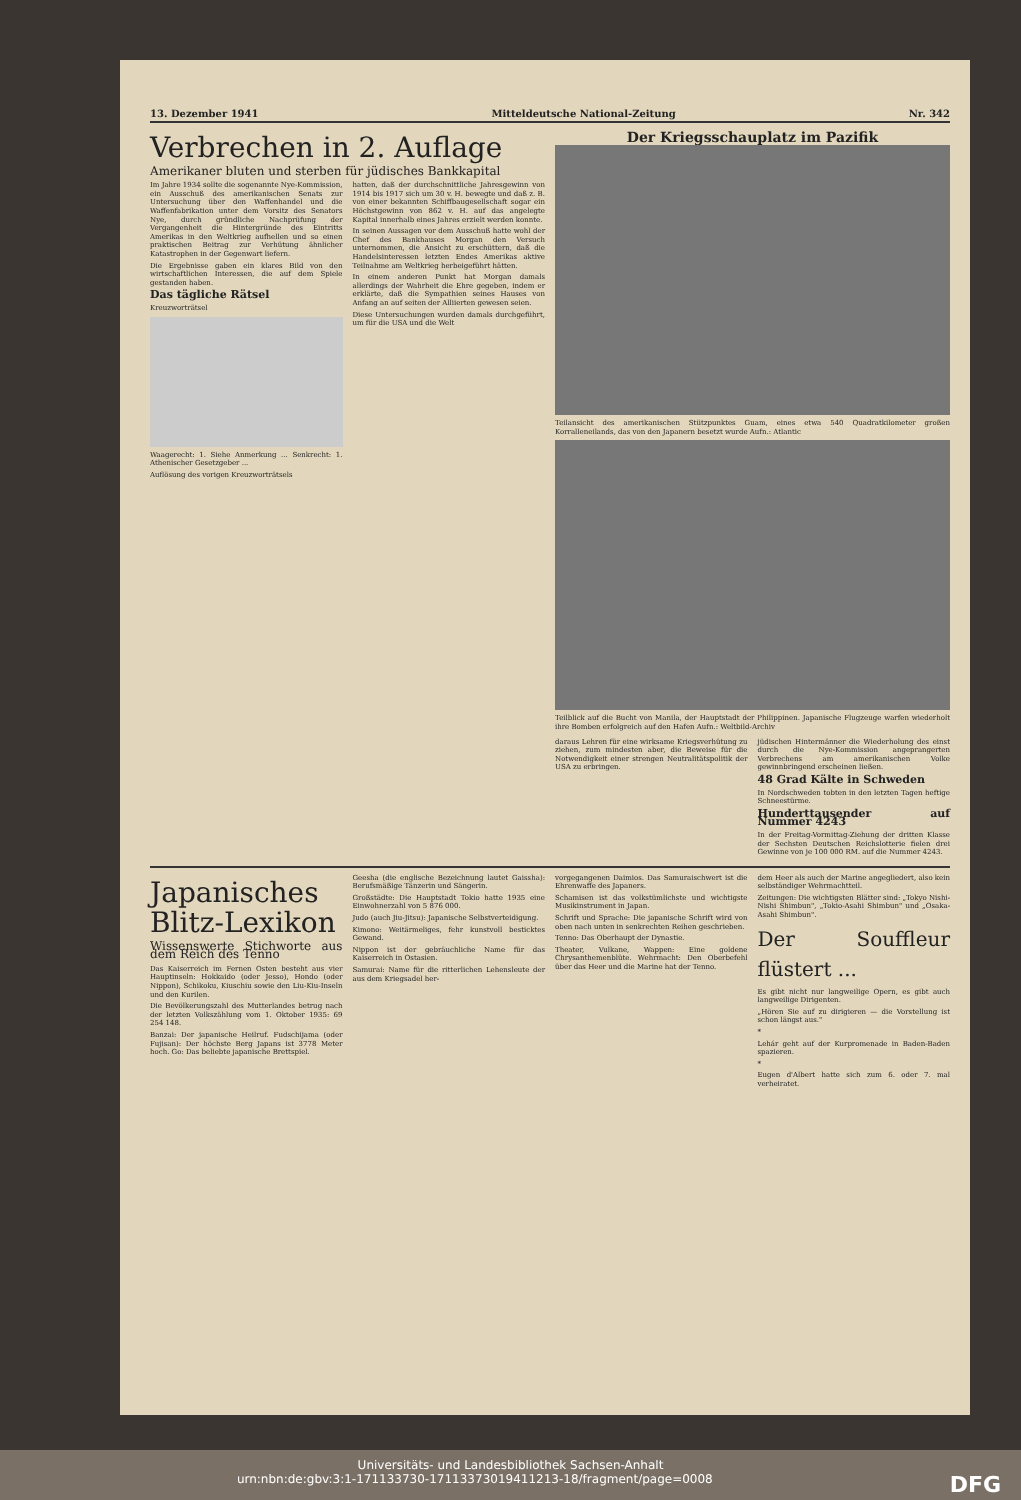13. Dezember 1941 Mitteldeutsche National-Zeitung Nr. 342
Verbrechen in 2. Auflage
Amerikaner bluten und sterben für jüdisches Bankkapital
Im Jahre 1934 sollte die sogenannte Nye-Kommission, ein Ausschuß des amerikanischen Senats zur Untersuchung über den Waffenhandel und die Waffenfabrikation unter dem Vorsitz des Senators Nye, durch gründliche Nachprüfung der Vergangenheit die Hintergründe des Eintritts Amerikas in den Weltkrieg aufhellen und so einen praktischen Beitrag zur Verhütung ähnlicher Katastrophen in der Gegenwart liefern.
Die Ergebnisse gaben ein klares Bild von den wirtschaftlichen Interessen, die auf dem Spiele gestanden haben.
Das tägliche Rätsel
Kreuzworträtsel
Waagerecht: 1. Siehe Anmerkung ... Senkrecht: 1. Athenischer Gesetzgeber ...
Auflösung des vorigen Kreuzworträtsels
hatten, daß der durchschnittliche Jahresgewinn von 1914 bis 1917 sich um 30 v. H. bewegte und daß z. B. von einer bekannten Schiffbaugesellschaft sogar ein Höchstgewinn von 862 v. H. auf das angelegte Kapital innerhalb eines Jahres erzielt werden konnte.
In seinen Aussagen vor dem Ausschuß hatte wohl der Chef des Bankhauses Morgan den Versuch unternommen, die Ansicht zu erschüttern, daß die Handelsinteressen letzten Endes Amerikas aktive Teilnahme am Weltkrieg herbeigeführt hätten.
In einem anderen Punkt hat Morgan damals allerdings der Wahrheit die Ehre gegeben, indem er erklärte, daß die Sympathien seines Hauses von Anfang an auf seiten der Alliierten gewesen seien.
Diese Untersuchungen wurden damals durchgeführt, um für die USA und die Welt
Der Kriegsschauplatz im Pazifik
Teilansicht des amerikanischen Stützpunktes Guam, eines etwa 540 Quadratkilometer großen Korralleneilands, das von den Japanern besetzt wurde Aufn.: Atlantic
Teilblick auf die Bucht von Manila, der Hauptstadt der Philippinen. Japanische Flugzeuge warfen wiederholt ihre Bomben erfolgreich auf den Hafen Aufn.: Weltbild-Archiv
daraus Lehren für eine wirksame Kriegsverhütung zu ziehen, zum mindesten aber, die Beweise für die Notwendigkeit einer strengen Neutralitätspolitik der USA zu erbringen.
jüdischen Hintermänner die Wiederholung des einst durch die Nye-Kommission angeprangerten Verbrechens am amerikanischen Volke gewinnbringend erscheinen ließen.
48 Grad Kälte in Schweden
In Nordschweden tobten in den letzten Tagen heftige Schneestürme.
Hunderttausender auf Nummer 4243
In der Freitag-Vormittag-Ziehung der dritten Klasse der Sechsten Deutschen Reichslotterie fielen drei Gewinne von je 100 000 RM. auf die Nummer 4243.
Japanisches Blitz-Lexikon
Wissenswerte Stichworte aus dem Reich des Tenno
Das Kaiserreich im Fernen Osten besteht aus vier Hauptinseln: Hokkaido (oder Jesso), Hondo (oder Nippon), Schikoku, Kiuschiu sowie den Liu-Kiu-Inseln und den Kurilen.
Die Bevölkerungszahl des Mutterlandes betrug nach der letzten Volkszählung vom 1. Oktober 1935: 69 254 148.
Banzai: Der japanische Heilruf. Fudschijama (oder Fujisan): Der höchste Berg Japans ist 3778 Meter hoch. Go: Das beliebte japanische Brettspiel.
Geesha (die englische Bezeichnung lautet Gaissha): Berufsmäßige Tänzerin und Sängerin.
Großstädte: Die Hauptstadt Tokio hatte 1935 eine Einwohnerzahl von 5 876 000.
Judo (auch Jiu-Jitsu): Japanische Selbstverteidigung.
Kimono: Weitärmeliges, fehr kunstvoll besticktes Gewand.
Nippon ist der gebräuchliche Name für das Kaiserreich in Ostasien.
Samurai: Name für die ritterlichen Lehensleute der aus dem Kriegsadel her-
vorgegangenen Daimios. Das Samuraischwert ist die Ehrenwaffe des Japaners.
Schamisen ist das volkstümlichste und wichtigste Musikinstrument in Japan.
Schrift und Sprache: Die japanische Schrift wird von oben nach unten in senkrechten Reihen geschrieben.
Tenno: Das Oberhaupt der Dynastie.
Theater, Vulkane, Wappen: Eine goldene Chrysanthemenblüte. Wehrmacht: Den Oberbefehl über das Heer und die Marine hat der Tenno.
dem Heer als auch der Marine angegliedert, also kein selbständiger Wehrmachtteil.
Zeitungen: Die wichtigsten Blätter sind: „Tokyo Nishi-Nishi Shimbun", „Tokio-Asahi Shimbun" und „Osaka-Asahi Shimbun".
Der Souffleur flüstert ...
Es gibt nicht nur langweilige Opern, es gibt auch langweilige Dirigenten.
„Hören Sie auf zu dirigieren — die Vorstellung ist schon längst aus."
*
Lehár geht auf der Kurpromenade in Baden-Baden spazieren.
*
Eugen d'Albert hatte sich zum 6. oder 7. mal verheiratet.
Universitäts- und Landesbibliothek Sachsen-Anhalt
urn:nbn:de:gbv:3:1-171133730-17113373019411213-18/fragment/page=0008 DFG